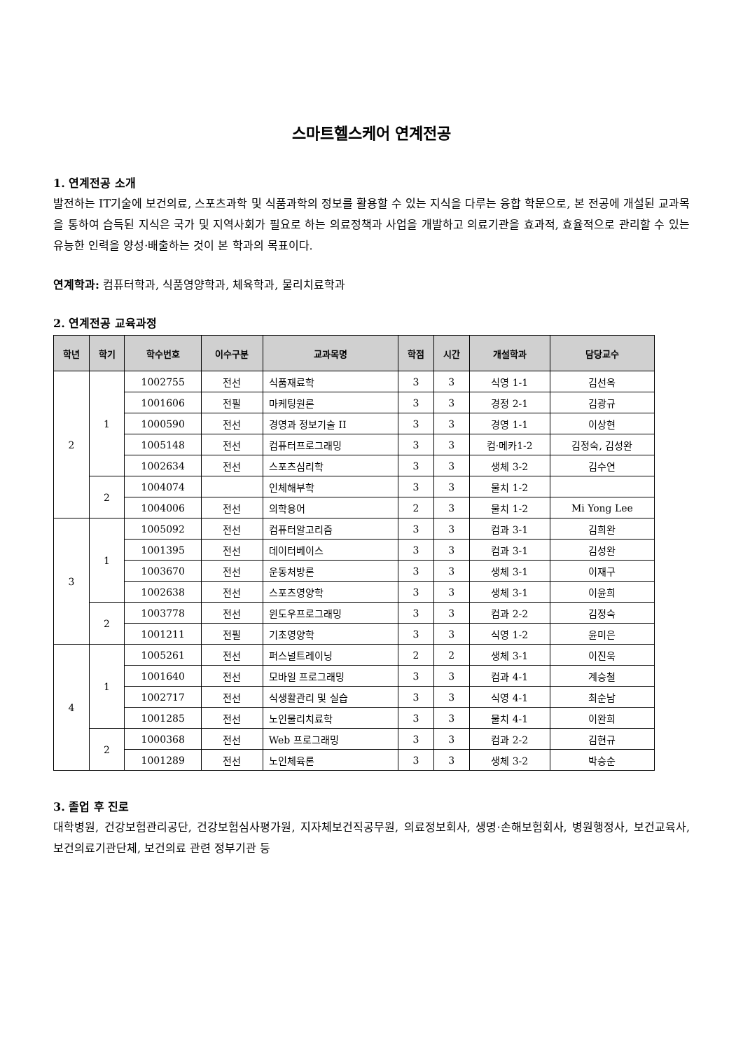스마트헬스케어 연계전공
1. 연계전공 소개
발전하는 IT기술에 보건의료, 스포츠과학 및 식품과학의 정보를 활용할 수 있는 지식을 다루는 융합 학문으로, 본 전공에 개설된 교과목을 통하여 습득된 지식은 국가 및 지역사회가 필요로 하는 의료정책과 사업을 개발하고 의료기관을 효과적, 효율적으로 관리할 수 있는 유능한 인력을 양성·배출하는 것이 본 학과의 목표이다.
연계학과: 컴퓨터학과, 식품영양학과, 체육학과, 물리치료학과
2. 연계전공 교육과정
| 학년 | 학기 | 학수번호 | 이수구분 | 교과목명 | 학점 | 시간 | 개설학과 | 담당교수 |
| --- | --- | --- | --- | --- | --- | --- | --- | --- |
| 2 | 1 | 1002755 | 전선 | 식품재료학 | 3 | 3 | 식영 1-1 | 김선옥 |
| | | 1001606 | 전필 | 마케팅원론 | 3 | 3 | 경정 2-1 | 김광규 |
| | | 1000590 | 전선 | 경영과 정보기술 II | 3 | 3 | 경영 1-1 | 이상현 |
| | | 1005148 | 전선 | 컴퓨터프로그래밍 | 3 | 3 | 컴·메카1-2 | 김정숙, 김성완 |
| | | 1002634 | 전선 | 스포츠심리학 | 3 | 3 | 생체 3-2 | 김수연 |
| | 2 | 1004074 | | 인체해부학 | 3 | 3 | 물치 1-2 | |
| | | 1004006 | 전선 | 의학용어 | 2 | 3 | 물치 1-2 | Mi Yong Lee |
| 3 | 1 | 1005092 | 전선 | 컴퓨터알고리즘 | 3 | 3 | 컴과 3-1 | 김희완 |
| | | 1001395 | 전선 | 데이터베이스 | 3 | 3 | 컴과 3-1 | 김성완 |
| | | 1003670 | 전선 | 운동처방론 | 3 | 3 | 생체 3-1 | 이재구 |
| | | 1002638 | 전선 | 스포츠영양학 | 3 | 3 | 생체 3-1 | 이윤희 |
| | 2 | 1003778 | 전선 | 윈도우프로그래밍 | 3 | 3 | 컴과 2-2 | 김정숙 |
| | | 1001211 | 전필 | 기초영양학 | 3 | 3 | 식영 1-2 | 윤미은 |
| 4 | 1 | 1005261 | 전선 | 퍼스널트레이닝 | 2 | 2 | 생체 3-1 | 이진욱 |
| | | 1001640 | 전선 | 모바일 프로그래밍 | 3 | 3 | 컴과 4-1 | 계승철 |
| | | 1002717 | 전선 | 식생활관리 및 실습 | 3 | 3 | 식영 4-1 | 최순남 |
| | | 1001285 | 전선 | 노인물리치료학 | 3 | 3 | 물치 4-1 | 이완희 |
| | 2 | 1000368 | 전선 | Web 프로그래밍 | 3 | 3 | 컴과 2-2 | 김현규 |
| | | 1001289 | 전선 | 노인체육론 | 3 | 3 | 생체 3-2 | 박승순 |
3. 졸업 후 진로
대학병원, 건강보험관리공단, 건강보험심사평가원, 지자체보건직공무원, 의료정보회사, 생명·손해보험회사, 병원행정사, 보건교육사, 보건의료기관단체, 보건의료 관련 정부기관 등